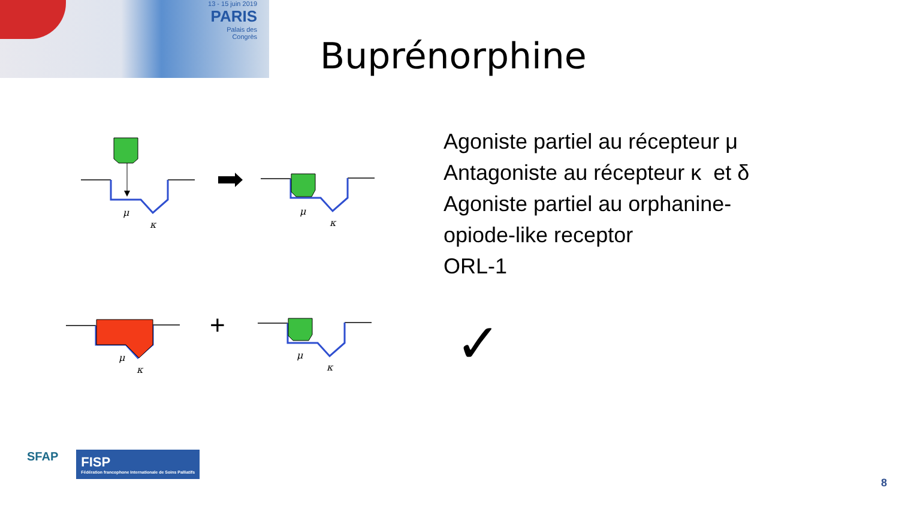13 - 15 juin 2019
PARIS
Palais des
Congrès
Buprénorphine
μ
κ
μ
κ
μ
κ
μ
κ
+
Agoniste partiel au récepteur μ
Antagoniste au récepteur κ et δ
Agoniste partiel au orphanine-
opiode-like receptor
ORL-1
✓
SFAP
FISP
Fédération francophone Internationale de Soins Palliatifs
8